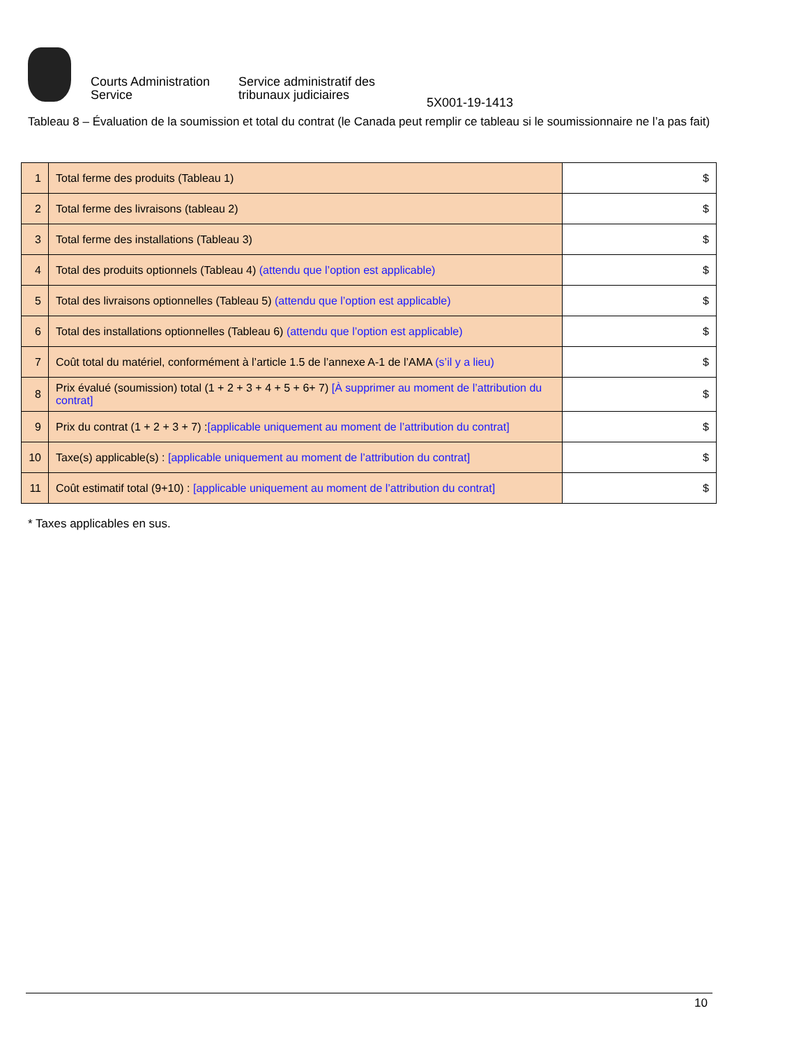Courts Administration Service
Service administratif des tribunaux judiciaires
5X001-19-1413
Tableau 8 – Évaluation de la soumission et total du contrat (le Canada peut remplir ce tableau si le soumissionnaire ne l’a pas fait)
| 1 | Total ferme des produits (Tableau 1) | $ |
| 2 | Total ferme des livraisons (tableau 2) | $ |
| 3 | Total ferme des installations (Tableau 3) | $ |
| 4 | Total des produits optionnels (Tableau 4) (attendu que l’option est applicable) | $ |
| 5 | Total des livraisons optionnelles (Tableau 5) (attendu que l’option est applicable) | $ |
| 6 | Total des installations optionnelles (Tableau 6) (attendu que l’option est applicable) | $ |
| 7 | Coût total du matériel, conformément à l’article 1.5 de l’annexe A-1 de l’AMA (s’il y a lieu) | $ |
| 8 | Prix évalué (soumission) total (1 + 2 + 3 + 4 + 5 + 6+ 7) [À supprimer au moment de l’attribution du contrat] | $ |
| 9 | Prix du contrat (1 + 2 + 3 + 7) : [applicable uniquement au moment de l’attribution du contrat] | $ |
| 10 | Taxe(s) applicable(s) : [applicable uniquement au moment de l’attribution du contrat] | $ |
| 11 | Coût estimatif total (9+10) : [applicable uniquement au moment de l’attribution du contrat] | $ |
* Taxes applicables en sus.
10